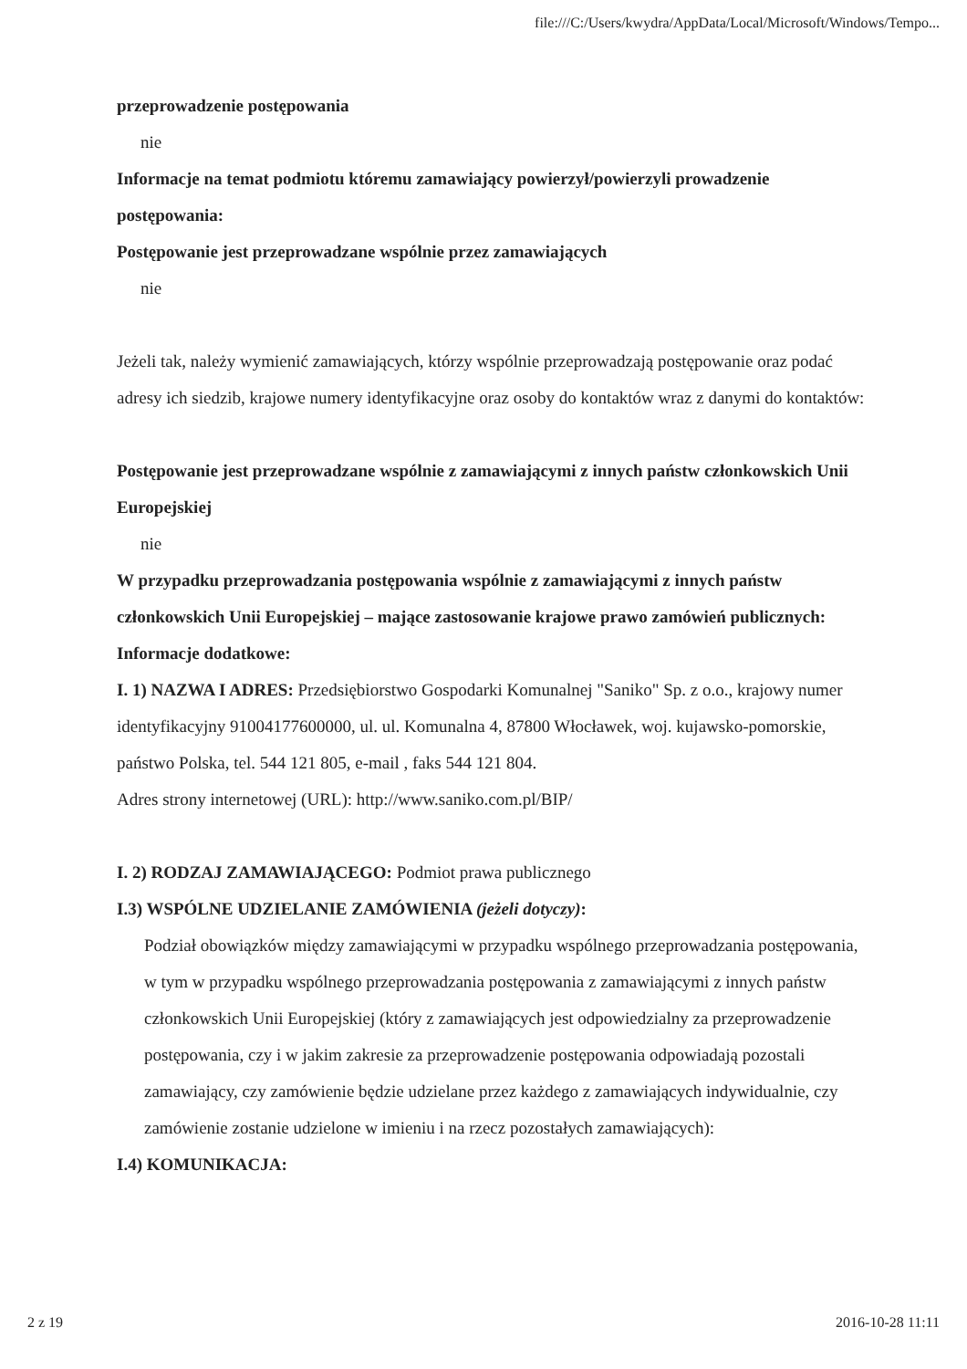file:///C:/Users/kwydra/AppData/Local/Microsoft/Windows/Tempo...
przeprowadzenie postępowania
nie
Informacje na temat podmiotu któremu zamawiający powierzył/powierzyli prowadzenie postępowania:
Postępowanie jest przeprowadzane wspólnie przez zamawiających
nie
Jeżeli tak, należy wymienić zamawiających, którzy wspólnie przeprowadzają postępowanie oraz podać adresy ich siedzib, krajowe numery identyfikacyjne oraz osoby do kontaktów wraz z danymi do kontaktów:
Postępowanie jest przeprowadzane wspólnie z zamawiającymi z innych państw członkowskich Unii Europejskiej
nie
W przypadku przeprowadzania postępowania wspólnie z zamawiającymi z innych państw członkowskich Unii Europejskiej – mające zastosowanie krajowe prawo zamówień publicznych:
Informacje dodatkowe:
I. 1) NAZWA I ADRES: Przedsiębiorstwo Gospodarki Komunalnej "Saniko" Sp. z o.o., krajowy numer identyfikacyjny 91004177600000, ul. ul. Komunalna 4, 87800 Włocławek, woj. kujawsko-pomorskie, państwo Polska, tel. 544 121 805, e-mail , faks 544 121 804.
Adres strony internetowej (URL): http://www.saniko.com.pl/BIP/
I. 2) RODZAJ ZAMAWIAJĄCEGO: Podmiot prawa publicznego
I.3) WSPÓLNE UDZIELANIE ZAMÓWIENIA (jeżeli dotyczy):
Podział obowiązków między zamawiającymi w przypadku wspólnego przeprowadzania postępowania, w tym w przypadku wspólnego przeprowadzania postępowania z zamawiającymi z innych państw członkowskich Unii Europejskiej (który z zamawiających jest odpowiedzialny za przeprowadzenie postępowania, czy i w jakim zakresie za przeprowadzenie postępowania odpowiadają pozostali zamawiający, czy zamówienie będzie udzielane przez każdego z zamawiających indywidualnie, czy zamówienie zostanie udzielone w imieniu i na rzecz pozostałych zamawiających):
I.4) KOMUNIKACJA:
2 z 19 2016-10-28 11:11